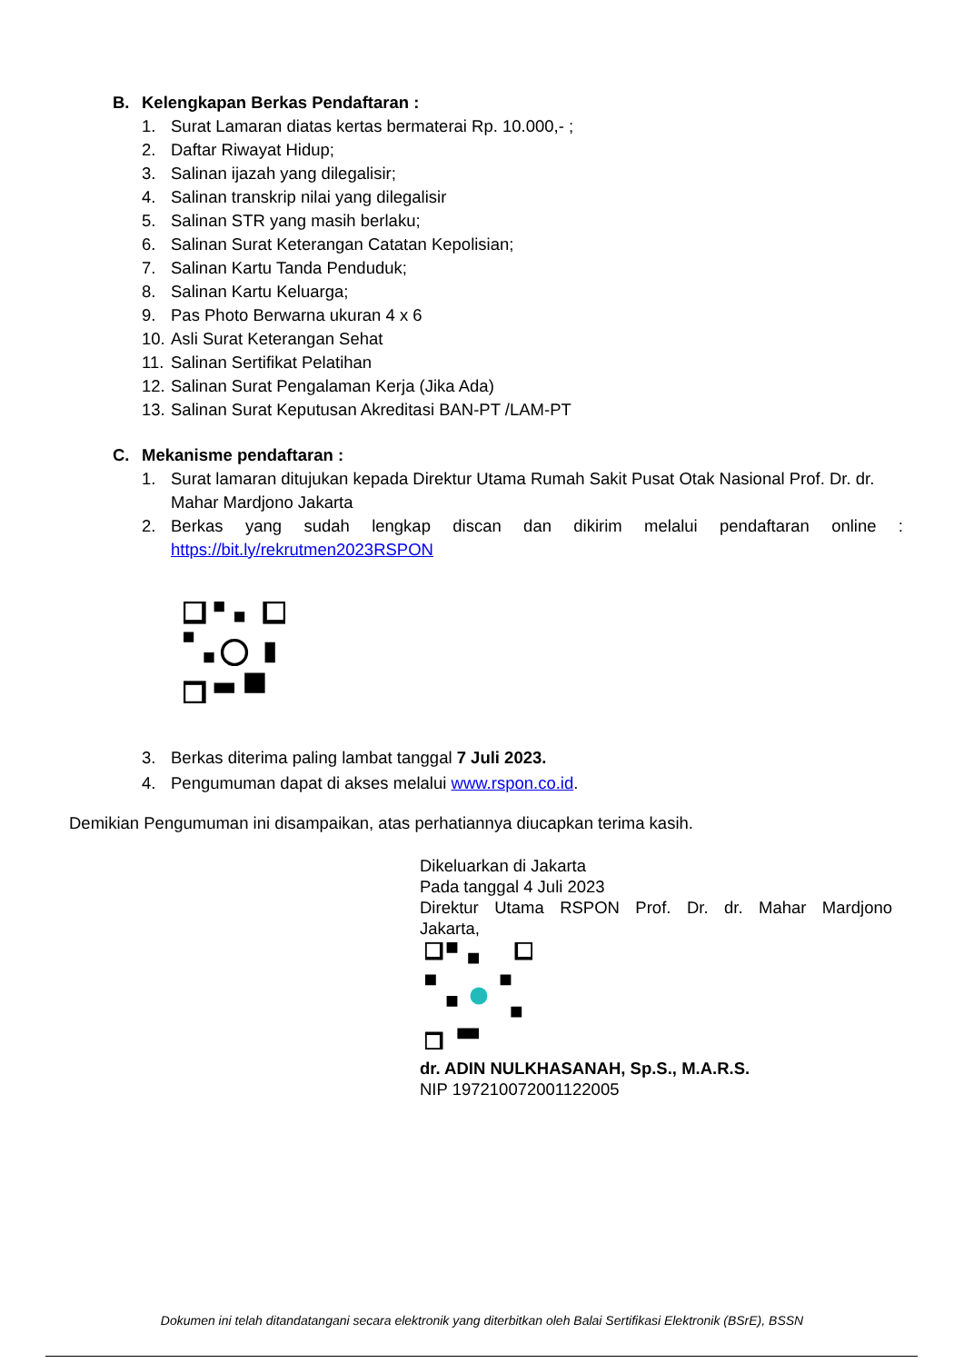B. Kelengkapan Berkas Pendaftaran :
1. Surat Lamaran diatas kertas bermaterai Rp. 10.000,- ;
2. Daftar Riwayat Hidup;
3. Salinan ijazah yang dilegalisir;
4. Salinan transkrip nilai yang dilegalisir
5. Salinan STR yang masih berlaku;
6. Salinan Surat Keterangan Catatan Kepolisian;
7. Salinan Kartu Tanda Penduduk;
8. Salinan Kartu Keluarga;
9. Pas Photo Berwarna ukuran 4 x 6
10. Asli Surat Keterangan Sehat
11. Salinan Sertifikat Pelatihan
12. Salinan Surat Pengalaman Kerja (Jika Ada)
13. Salinan Surat Keputusan Akreditasi BAN-PT /LAM-PT
C. Mekanisme pendaftaran :
1. Surat lamaran ditujukan kepada Direktur Utama Rumah Sakit Pusat Otak Nasional Prof. Dr. dr. Mahar Mardjono Jakarta
2. Berkas yang sudah lengkap discan dan dikirim melalui pendaftaran online :
https://bit.ly/rekrutmen2023RSPON
3. Berkas diterima paling lambat tanggal 7 Juli 2023.
4. Pengumuman dapat di akses melalui www.rspon.co.id.
Demikian Pengumuman ini disampaikan, atas perhatiannya diucapkan terima kasih.
Dikeluarkan di Jakarta
Pada tanggal 4 Juli 2023
Direktur Utama RSPON Prof. Dr. dr. Mahar Mardjono Jakarta,
dr. ADIN NULKHASANAH, Sp.S., M.A.R.S.
NIP 197210072001122005
Dokumen ini telah ditandatangani secara elektronik yang diterbitkan oleh Balai Sertifikasi Elektronik (BSrE), BSSN